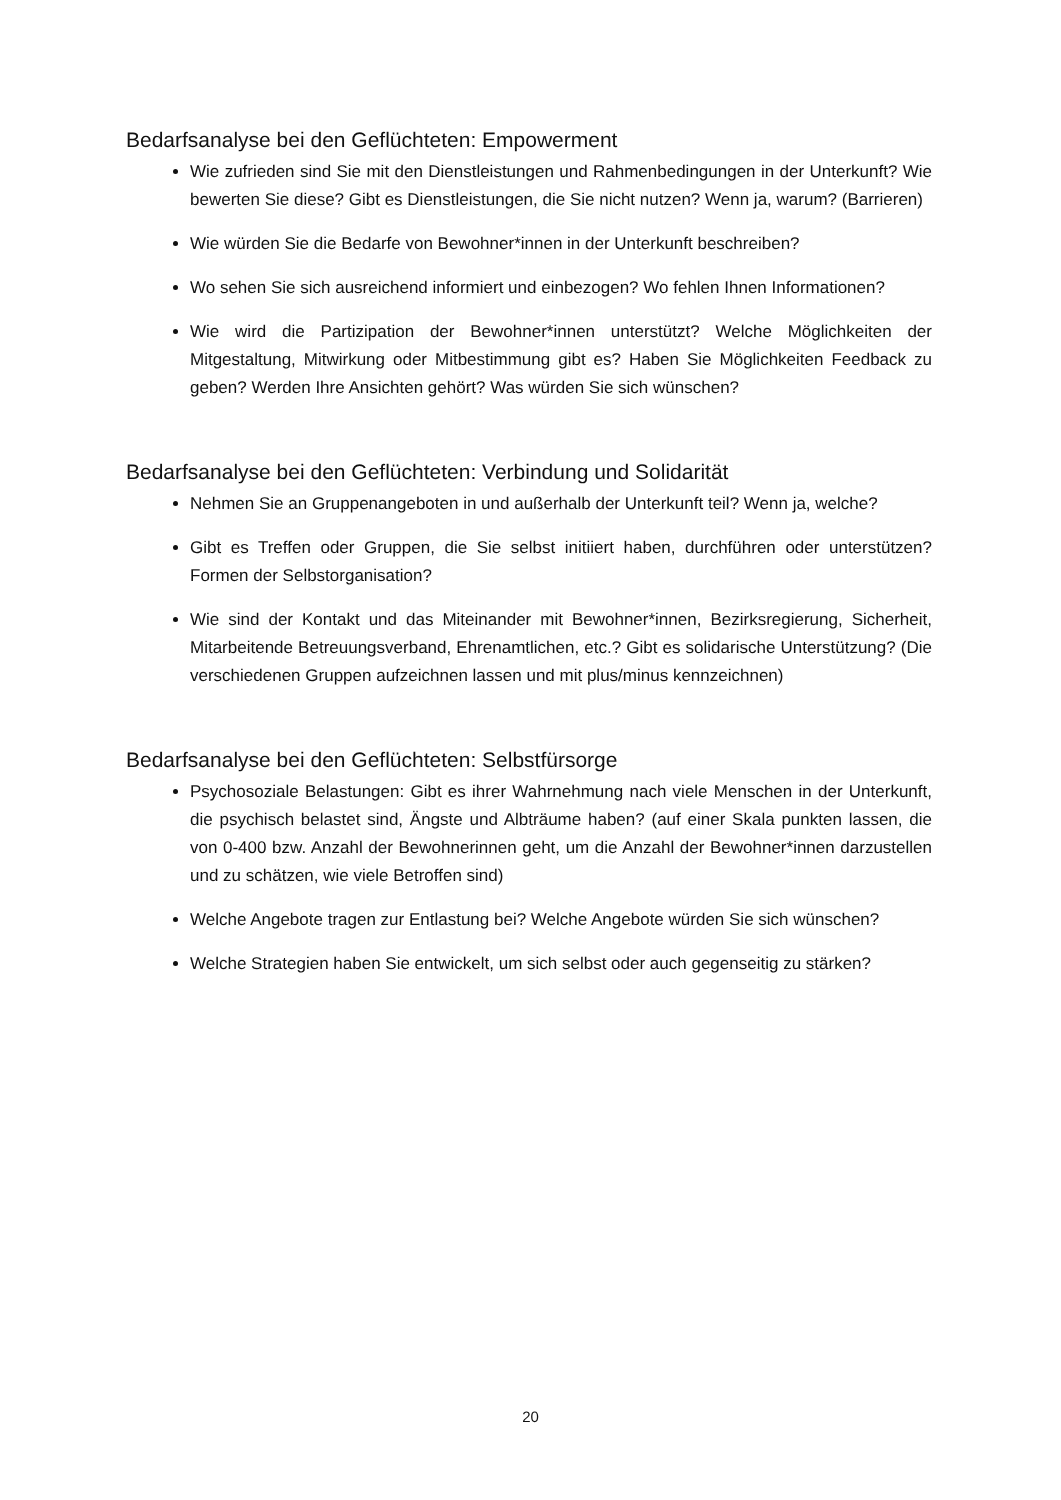Bedarfsanalyse bei den Geflüchteten: Empowerment
Wie zufrieden sind Sie mit den Dienstleistungen und Rahmenbedingungen in der Unterkunft? Wie bewerten Sie diese? Gibt es Dienstleistungen, die Sie nicht nutzen? Wenn ja, warum? (Barrieren)
Wie würden Sie die Bedarfe von Bewohner*innen in der Unterkunft beschreiben?
Wo sehen Sie sich ausreichend informiert und einbezogen? Wo fehlen Ihnen Informationen?
Wie wird die Partizipation der Bewohner*innen unterstützt? Welche Möglichkeiten der Mitgestaltung, Mitwirkung oder Mitbestimmung gibt es? Haben Sie Möglichkeiten Feedback zu geben? Werden Ihre Ansichten gehört? Was würden Sie sich wünschen?
Bedarfsanalyse bei den Geflüchteten: Verbindung und Solidarität
Nehmen Sie an Gruppenangeboten in und außerhalb der Unterkunft teil? Wenn ja, welche?
Gibt es Treffen oder Gruppen, die Sie selbst initiiert haben, durchführen oder unterstützen? Formen der Selbstorganisation?
Wie sind der Kontakt und das Miteinander mit Bewohner*innen, Bezirksregierung, Sicherheit, Mitarbeitende Betreuungsverband, Ehrenamtlichen, etc.? Gibt es solidarische Unterstützung? (Die verschiedenen Gruppen aufzeichnen lassen und mit plus/minus kennzeichnen)
Bedarfsanalyse bei den Geflüchteten: Selbstfürsorge
Psychosoziale Belastungen: Gibt es ihrer Wahrnehmung nach viele Menschen in der Unterkunft, die psychisch belastet sind, Ängste und Albträume haben? (auf einer Skala punkten lassen, die von 0-400 bzw. Anzahl der Bewohnerinnen geht, um die Anzahl der Bewohner*innen darzustellen und zu schätzen, wie viele Betroffen sind)
Welche Angebote tragen zur Entlastung bei? Welche Angebote würden Sie sich wünschen?
Welche Strategien haben Sie entwickelt, um sich selbst oder auch gegenseitig zu stärken?
20